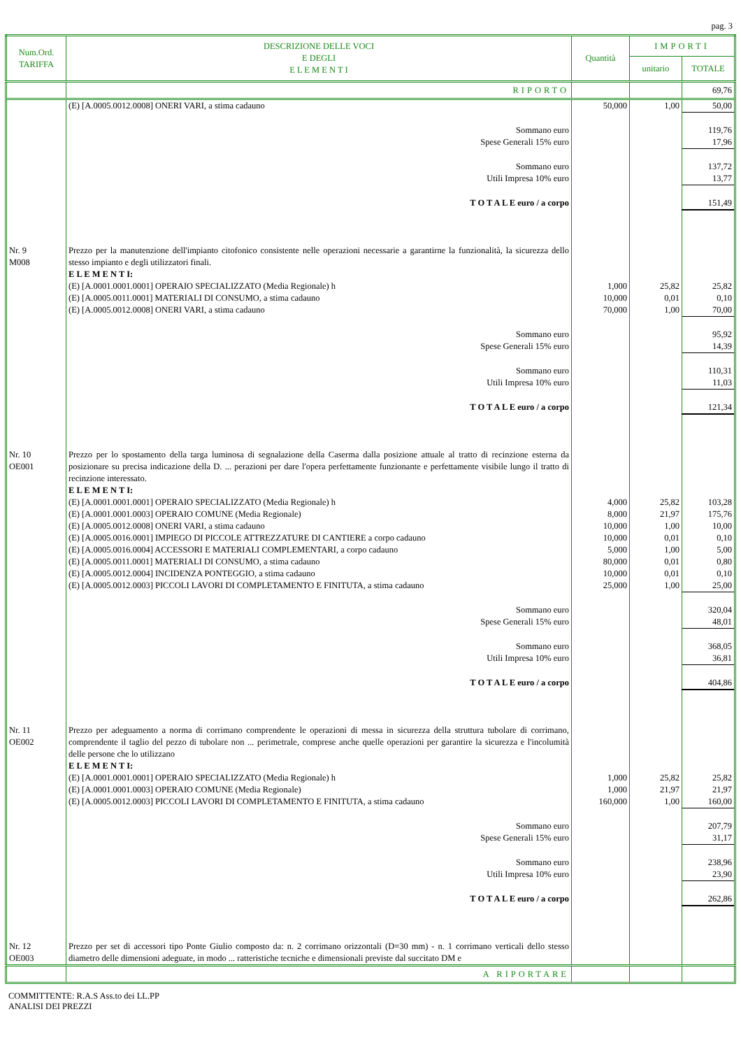pag. 3
| Num.Ord. TARIFFA | DESCRIZIONE DELLE VOCI E DEGLI E L E M E N T I | Quantità | IMPORTI | |
| --- | --- | --- | --- | --- |
| | | | unitario | TOTALE |
| | RIPORTO | | | 69,76 |
| | (E) [A.0005.0012.0008] ONERI VARI, a stima cadauno | 50,000 | 1,00 | 50,00 |
| | Sommano euro Spese Generali 15% euro | | | 119,76 17,96 |
| | Sommano euro Utili Impresa 10% euro | | | 137,72 13,77 |
| | T O T A L E euro / a corpo | | | 151,49 |
| Nr. 9 M008 | Prezzo per la manutenzione dell'impianto citofonico consistente nelle operazioni necessarie a garantirne la funzionalità, la sicurezza dello stesso impianto e degli utilizzatori finali. E L E M E N T I: (E) [A.0001.0001.0001] OPERAIO SPECIALIZZATO (Media Regionale) h (E) [A.0005.0011.0001] MATERIALI DI CONSUMO, a stima cadauno (E) [A.0005.0012.0008] ONERI VARI, a stima cadauno | 1,000 10,000 70,000 | 25,82 0,01 1,00 | 25,82 0,10 70,00 |
| | Sommano euro Spese Generali 15% euro | | | 95,92 14,39 |
| | Sommano euro Utili Impresa 10% euro | | | 110,31 11,03 |
| | T O T A L E euro / a corpo | | | 121,34 |
| Nr. 10 OE001 | Prezzo per lo spostamento della targa luminosa di segnalazione della Caserma dalla posizione attuale al tratto di recinzione esterna da posizionare su precisa indicazione della D. ... perazioni per dare l'opera perfettamente funzionante e perfettamente visibile lungo il tratto di recinzione interessato. E L E M E N T I: (E) [A.0001.0001.0001] OPERAIO SPECIALIZZATO (Media Regionale) h (E) [A.0001.0001.0003] OPERAIO COMUNE (Media Regionale) (E) [A.0005.0012.0008] ONERI VARI, a stima cadauno (E) [A.0005.0016.0001] IMPIEGO DI PICCOLE ATTREZZATURE DI CANTIERE a corpo cadauno (E) [A.0005.0016.0004] ACCESSORI E MATERIALI COMPLEMENTARI, a corpo cadauno (E) [A.0005.0011.0001] MATERIALI DI CONSUMO, a stima cadauno (E) [A.0005.0012.0004] INCIDENZA PONTEGGIO, a stima cadauno (E) [A.0005.0012.0003] PICCOLI LAVORI DI COMPLETAMENTO E FINITUTA, a stima cadauno | 4,000 8,000 10,000 10,000 5,000 80,000 10,000 25,000 | 25,82 21,97 1,00 0,01 1,00 0,01 0,01 1,00 | 103,28 175,76 10,00 0,10 5,00 0,80 0,10 25,00 |
| | Sommano euro Spese Generali 15% euro | | | 320,04 48,01 |
| | Sommano euro Utili Impresa 10% euro | | | 368,05 36,81 |
| | T O T A L E euro / a corpo | | | 404,86 |
| Nr. 11 OE002 | Prezzo per adeguamento a norma di corrimano comprendente le operazioni di messa in sicurezza della struttura tubolare di corrimano, comprendente il taglio del pezzo di tubolare non ... perimetrale, comprese anche quelle operazioni per garantire la sicurezza e l'incolumità delle persone che lo utilizzano E L E M E N T I: (E) [A.0001.0001.0001] OPERAIO SPECIALIZZATO (Media Regionale) h (E) [A.0001.0001.0003] OPERAIO COMUNE (Media Regionale) (E) [A.0005.0012.0003] PICCOLI LAVORI DI COMPLETAMENTO E FINITUTA, a stima cadauno | 1,000 1,000 160,000 | 25,82 21,97 1,00 | 25,82 21,97 160,00 |
| | Sommano euro Spese Generali 15% euro | | | 207,79 31,17 |
| | Sommano euro Utili Impresa 10% euro | | | 238,96 23,90 |
| | T O T A L E euro / a corpo | | | 262,86 |
| Nr. 12 OE003 | Prezzo per set di accessori tipo Ponte Giulio composto da: n. 2 corrimano orizzontali (D=30 mm) - n. 1 corrimano verticali dello stesso diametro delle dimensioni adeguate, in modo ... ratteristiche tecniche e dimensionali previste dal succitato DM e | | | |
| | A RIPORTARE | | | |
COMMITTENTE: R.A.S Ass.to dei LL.PP
ANALISI DEI PREZZI